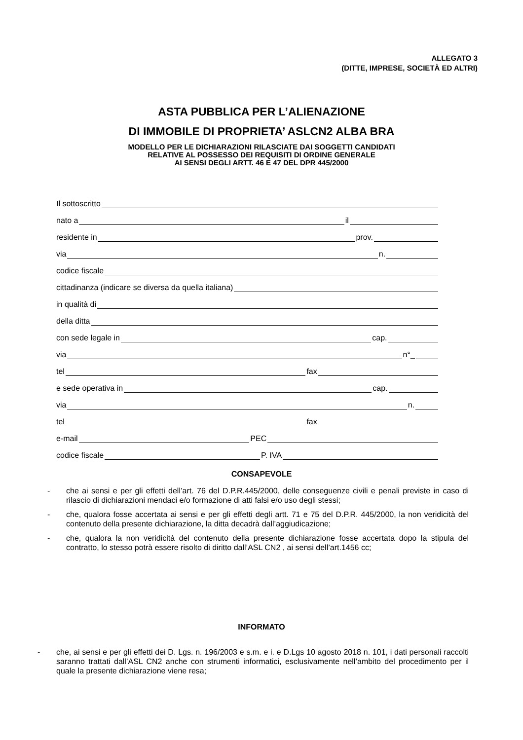ALLEGATO 3
(DITTE, IMPRESE, SOCIETÀ ED ALTRI)
ASTA PUBBLICA PER L’ALIENAZIONE
DI IMMOBILE DI PROPRIETA’ ASLCN2 ALBA BRA
MODELLO PER LE DICHIARAZIONI RILASCIATE DAI SOGGETTI CANDIDATI
RELATIVE AL POSSESSO DEI REQUISITI DI ORDINE GENERALE
AI SENSI DEGLI ARTT. 46 E 47 DEL DPR 445/2000
Il sottoscritto
nato a il
residente in prov.
via n.
codice fiscale
cittadinanza (indicare se diversa da quella italiana)
in qualità di
della ditta
con sede legale in cap.
via n°_
tel fax
e sede operativa in cap.
via n.
tel fax
e-mail PEC
codice fiscale P. IVA
CONSAPEVOLE
- che ai sensi e per gli effetti dell’art. 76 del D.P.R.445/2000, delle conseguenze civili e penali previste in caso di rilascio di dichiarazioni mendaci e/o formazione di atti falsi e/o uso degli stessi;
- che, qualora fosse accertata ai sensi e per gli effetti degli artt. 71 e 75 del D.P.R. 445/2000, la non veridicità del contenuto della presente dichiarazione, la ditta decadrà dall’aggiudicazione;
- che, qualora la non veridicità del contenuto della presente dichiarazione fosse accertata dopo la stipula del contratto, lo stesso potrà essere risolto di diritto dall’ASL CN2 , ai sensi dell’art.1456 cc;
INFORMATO
- che, ai sensi e per gli effetti dei D. Lgs. n. 196/2003 e s.m. e i. e D.Lgs 10 agosto 2018 n. 101, i dati personali raccolti saranno trattati dall’ASL CN2 anche con strumenti informatici, esclusivamente nell’ambito del procedimento per il quale la presente dichiarazione viene resa;